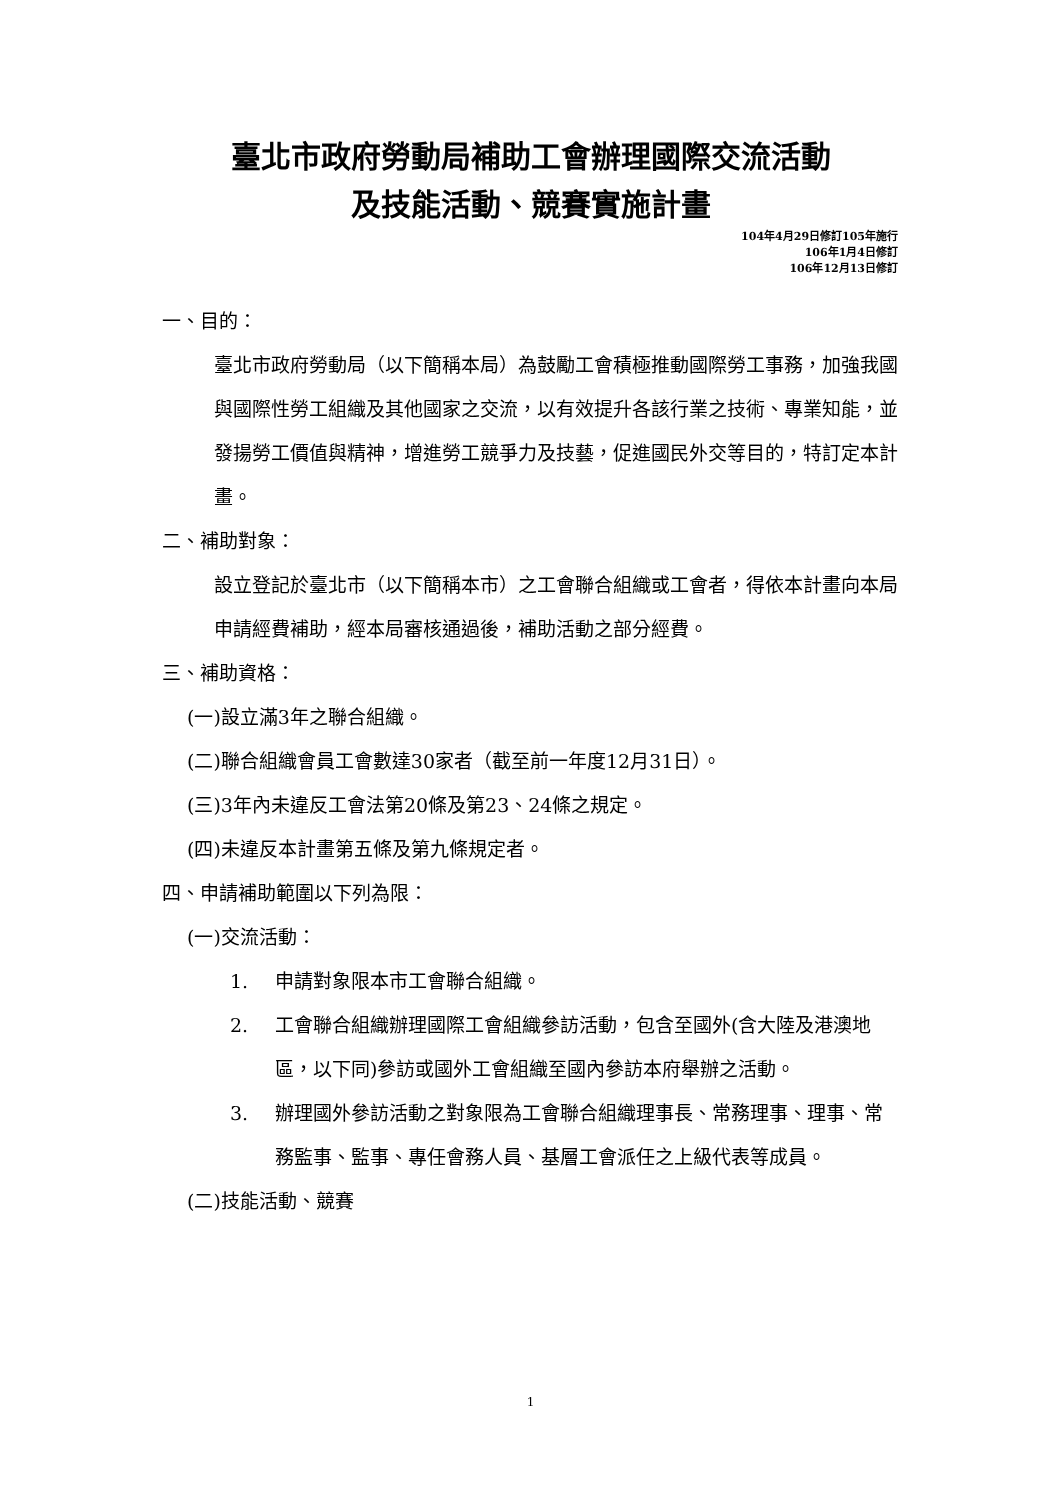臺北市政府勞動局補助工會辦理國際交流活動
及技能活動、競賽實施計畫
104年4月29日修訂105年施行
106年1月4日修訂
106年12月13日修訂
一、目的：
臺北市政府勞動局（以下簡稱本局）為鼓勵工會積極推動國際勞工事務，加強我國與國際性勞工組織及其他國家之交流，以有效提升各該行業之技術、專業知能，並發揚勞工價值與精神，增進勞工競爭力及技藝，促進國民外交等目的，特訂定本計畫。
二、補助對象：
設立登記於臺北市（以下簡稱本市）之工會聯合組織或工會者，得依本計畫向本局申請經費補助，經本局審核通過後，補助活動之部分經費。
三、補助資格：
(一)設立滿3年之聯合組織。
(二)聯合組織會員工會數達30家者（截至前一年度12月31日）。
(三)3年內未違反工會法第20條及第23、24條之規定。
(四)未違反本計畫第五條及第九條規定者。
四、申請補助範圍以下列為限：
(一)交流活動：
1. 申請對象限本市工會聯合組織。
2. 工會聯合組織辦理國際工會組織參訪活動，包含至國外(含大陸及港澳地區，以下同)參訪或國外工會組織至國內參訪本府舉辦之活動。
3. 辦理國外參訪活動之對象限為工會聯合組織理事長、常務理事、理事、常務監事、監事、專任會務人員、基層工會派任之上級代表等成員。
(二)技能活動、競賽
1